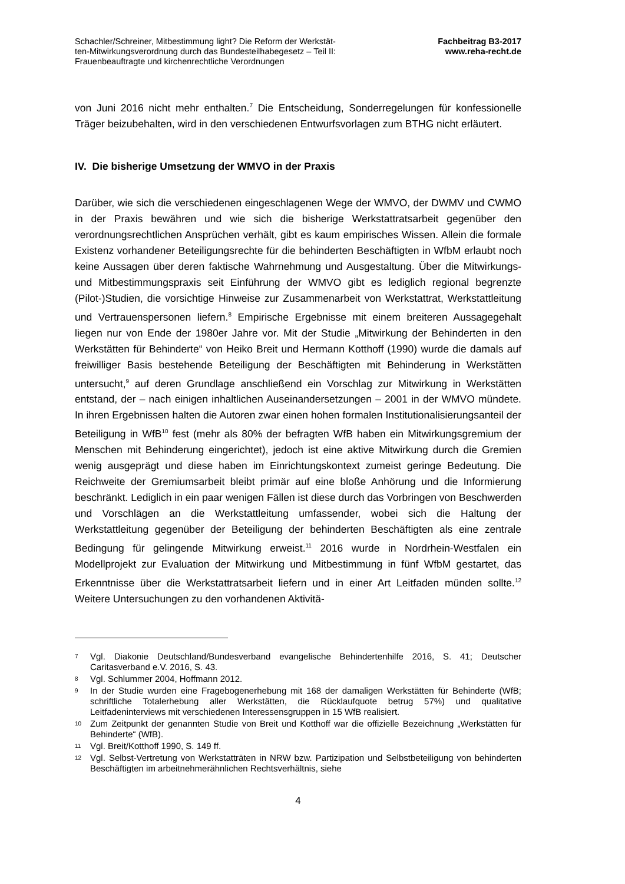Schachler/Schreiner, Mitbestimmung light? Die Reform der Werkstät-
ten-Mitwirkungsverordnung durch das Bundesteilhabegesetz – Teil II:
Frauenbeauftragte und kirchenrechtliche Verordnungen
Fachbeitrag B3-2017
www.reha-recht.de
von Juni 2016 nicht mehr enthalten.<sup>7</sup> Die Entscheidung, Sonderregelungen für konfessionelle Träger beizubehalten, wird in den verschiedenen Entwurfsvorlagen zum BTHG nicht erläutert.
IV. Die bisherige Umsetzung der WMVO in der Praxis
Darüber, wie sich die verschiedenen eingeschlagenen Wege der WMVO, der DWMV und CWMO in der Praxis bewähren und wie sich die bisherige Werkstattratsarbeit gegenüber den verordnungsrechtlichen Ansprüchen verhält, gibt es kaum empirisches Wissen. Allein die formale Existenz vorhandener Beteiligungsrechte für die behinderten Beschäftigten in WfbM erlaubt noch keine Aussagen über deren faktische Wahrnehmung und Ausgestaltung. Über die Mitwirkungs- und Mitbestimmungspraxis seit Einführung der WMVO gibt es lediglich regional begrenzte (Pilot-)Studien, die vorsichtige Hinweise zur Zusammenarbeit von Werkstattrat, Werkstattleitung und Vertrauenspersonen liefern.<sup>8</sup> Empirische Ergebnisse mit einem breiteren Aussagegehalt liegen nur von Ende der 1980er Jahre vor. Mit der Studie „Mitwirkung der Behinderten in den Werkstätten für Behinderte“ von Heiko Breit und Hermann Kotthoff (1990) wurde die damals auf freiwilliger Basis bestehende Beteiligung der Beschäftigten mit Behinderung in Werkstätten untersucht,<sup>9</sup> auf deren Grundlage anschließend ein Vorschlag zur Mitwirkung in Werkstätten entstand, der – nach einigen inhaltlichen Auseinandersetzungen – 2001 in der WMVO mündete. In ihren Ergebnissen halten die Autoren zwar einen hohen formalen Institutionalisierungsanteil der Beteiligung in WfB<sup>10</sup> fest (mehr als 80% der befragten WfB haben ein Mitwirkungsgremium der Menschen mit Behinderung eingerichtet), jedoch ist eine aktive Mitwirkung durch die Gremien wenig ausgeprägt und diese haben im Einrichtungskontext zumeist geringe Bedeutung. Die Reichweite der Gremiumsarbeit bleibt primär auf eine bloße Anhörung und die Informierung beschränkt. Lediglich in ein paar wenigen Fällen ist diese durch das Vorbringen von Beschwerden und Vorschlägen an die Werkstattleitung umfassender, wobei sich die Haltung der Werkstattleitung gegenüber der Beteiligung der behinderten Beschäftigten als eine zentrale Bedingung für gelingende Mitwirkung erweist.<sup>11</sup> 2016 wurde in Nordrhein-Westfalen ein Modellprojekt zur Evaluation der Mitwirkung und Mitbestimmung in fünf WfbM gestartet, das Erkenntnisse über die Werkstattratsarbeit liefern und in einer Art Leitfaden münden sollte.<sup>12</sup> Weitere Untersuchungen zu den vorhandenen Aktivitä-
7 Vgl. Diakonie Deutschland/Bundesverband evangelische Behindertenhilfe 2016, S. 41; Deutscher Caritasverband e.V. 2016, S. 43.
8 Vgl. Schlummer 2004, Hoffmann 2012.
9 In der Studie wurden eine Fragebogenerhebung mit 168 der damaligen Werkstätten für Behinderte (WfB; schriftliche Totalerhebung aller Werkstätten, die Rücklaufquote betrug 57%) und qualitative Leitfadeninterviews mit verschiedenen Interessensgruppen in 15 WfB realisiert.
10 Zum Zeitpunkt der genannten Studie von Breit und Kotthoff war die offizielle Bezeichnung „Werkstätten für Behinderte“ (WfB).
11 Vgl. Breit/Kotthoff 1990, S. 149 ff.
12 Vgl. Selbst-Vertretung von Werkstatträten in NRW bzw. Partizipation und Selbstbeteiligung von behinderten Beschäftigten im arbeitnehmerähnlichen Rechtsverhältnis, siehe
4